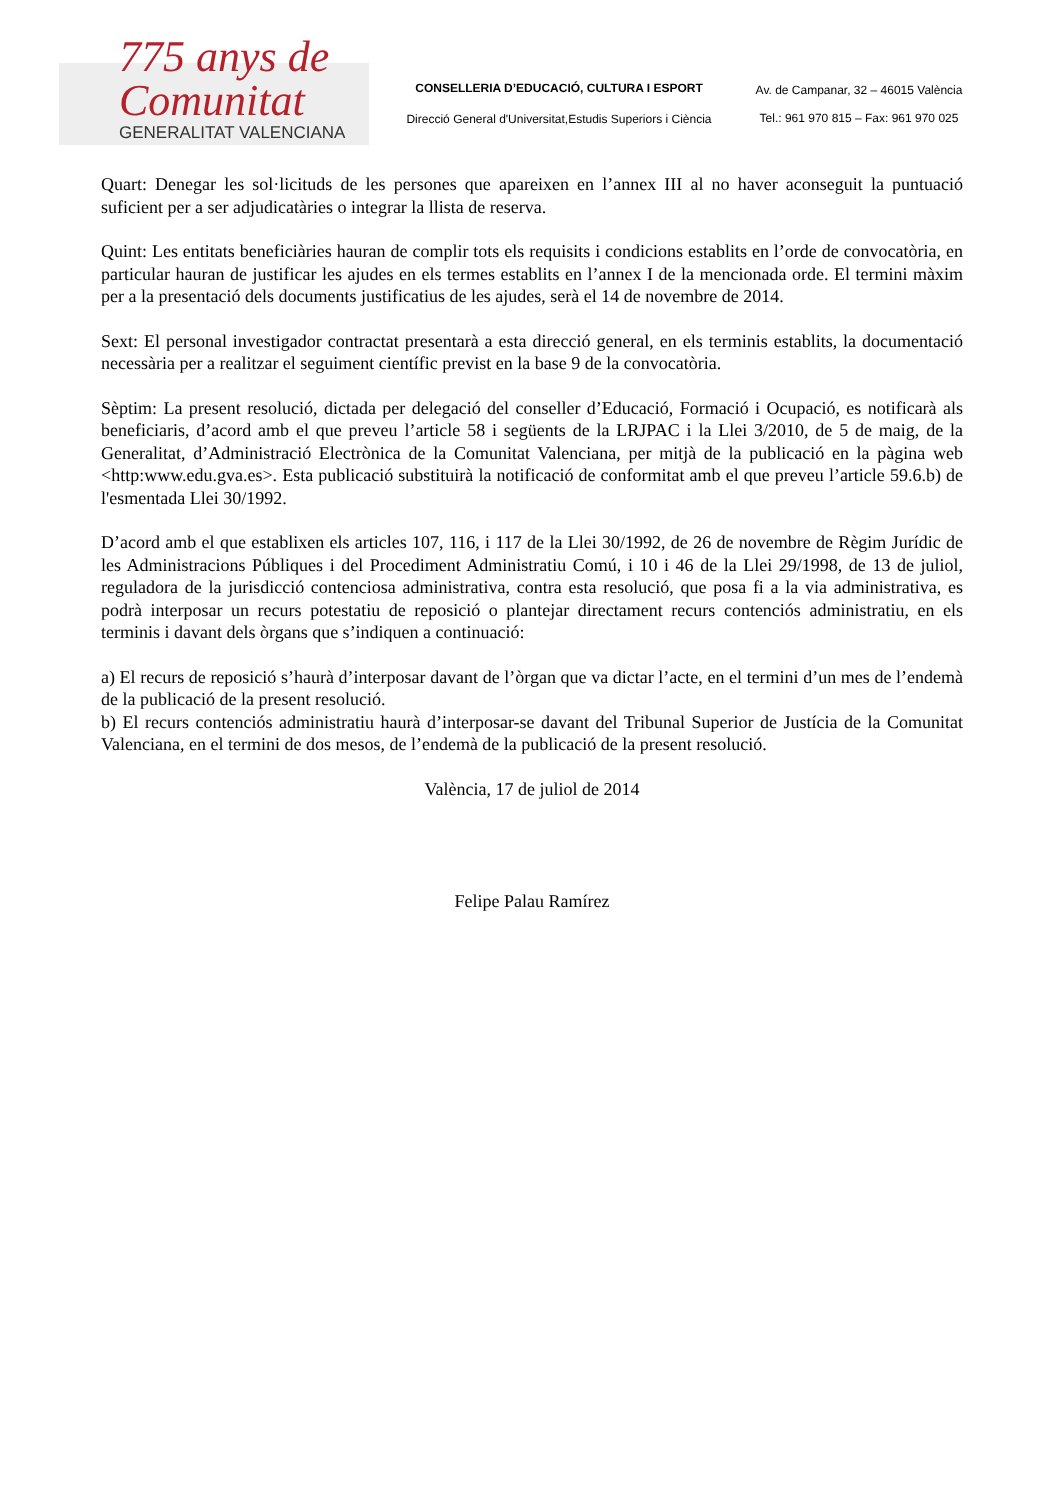775 anys de Comunitat
GENERALITAT VALENCIANA
CONSELLERIA D’EDUCACIÓ, CULTURA I ESPORT
Direcció General d'Universitat,Estudis Superiors i Ciència
Av. de Campanar, 32 – 46015 València
Tel.: 961 970 815 – Fax: 961 970 025
Quart: Denegar les sol·licituds de les persones que apareixen en l’annex III al no haver aconseguit la puntuació suficient per a ser adjudicatàries o integrar la llista de reserva.
Quint: Les entitats beneficiàries hauran de complir tots els requisits i condicions establits en l’orde de convocatòria, en particular hauran de justificar les ajudes en els termes establits en l’annex I de la mencionada orde. El termini màxim per a la presentació dels documents justificatius de les ajudes, serà el 14 de novembre de 2014.
Sext: El personal investigador contractat presentarà a esta direcció general, en els terminis establits, la documentació necessària per a realitzar el seguiment científic previst en la base 9 de la convocatòria.
Sèptim: La present resolució, dictada per delegació del conseller d’Educació, Formació i Ocupació, es notificarà als beneficiaris, d’acord amb el que preveu l’article 58 i següents de la LRJPAC i la Llei 3/2010, de 5 de maig, de la Generalitat, d’Administració Electrònica de la Comunitat Valenciana, per mitjà de la publicació en la pàgina web <http:www.edu.gva.es>. Esta publicació substituirà la notificació de conformitat amb el que preveu l’article 59.6.b) de l'esmentada Llei 30/1992.
D’acord amb el que establixen els articles 107, 116, i 117 de la Llei 30/1992, de 26 de novembre de Règim Jurídic de les Administracions Públiques i del Procediment Administratiu Comú, i 10 i 46 de la Llei 29/1998, de 13 de juliol, reguladora de la jurisdicció contenciosa administrativa, contra esta resolució, que posa fi a la via administrativa, es podrà interposar un recurs potestatiu de reposició o plantejar directament recurs contenciós administratiu, en els terminis i davant dels òrgans que s’indiquen a continuació:
a) El recurs de reposició s’haurà d’interposar davant de l’òrgan que va dictar l’acte, en el termini d’un mes de l’endemà de la publicació de la present resolució.
b) El recurs contenciós administratiu haurà d’interposar-se davant del Tribunal Superior de Justícia de la Comunitat Valenciana, en el termini de dos mesos, de l’endemà de la publicació de la present resolució.
València, 17 de juliol de 2014
Felipe Palau Ramírez